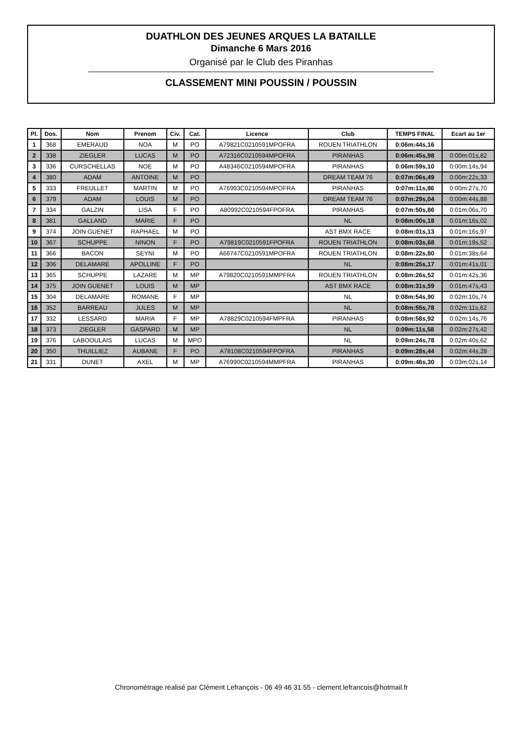DUATHLON DES JEUNES ARQUES LA BATAILLE
Dimanche 6 Mars 2016
Organisé par le Club des Piranhas
CLASSEMENT MINI POUSSIN / POUSSIN
| Pl. | Dos. | Nom | Prenom | Civ. | Cat. | Licence | Club | TEMPS FINAL | Ecart au 1er |
| --- | --- | --- | --- | --- | --- | --- | --- | --- | --- |
| 1 | 368 | EMERAUD | NOA | M | PO | A79821C0210591MPOFRA | ROUEN TRIATHLON | 0:06m:44s,16 | |
| 2 | 338 | ZIEGLER | LUCAS | M | PO | A72316C0210594MPOFRA | PIRANHAS | 0:06m:45s,98 | 0:00m:01s,82 |
| 3 | 336 | CURSCHELLAS | NOE | M | PO | A48346C0210594MPOFRA | PIRANHAS | 0:06m:59s,10 | 0:00m:14s,94 |
| 4 | 380 | ADAM | ANTOINE | M | PO | | DREAM TEAM 76 | 0:07m:06s,49 | 0:00m:22s,33 |
| 5 | 333 | FREULLET | MARTIN | M | PO | A76993C0210594MPOFRA | PIRANHAS | 0:07m:11s,86 | 0:00m:27s,70 |
| 6 | 379 | ADAM | LOUIS | M | PO | | DREAM TEAM 76 | 0:07m:29s,04 | 0:00m:44s,88 |
| 7 | 334 | GALZIN | LISA | F | PO | A80992C0210594FPOFRA | PIRANHAS | 0:07m:50s,86 | 0:01m:06s,70 |
| 8 | 381 | GALLAND | MARIE | F | PO | | NL | 0:08m:00s,18 | 0:01m:16s,02 |
| 9 | 374 | JOIN GUENET | RAPHAEL | M | PO | | AST BMX RACE | 0:08m:01s,13 | 0:01m:16s,97 |
| 10 | 367 | SCHUPPE | NINON | F | PO | A79819C0210591FPOFRA | ROUEN TRIATHLON | 0:08m:03s,68 | 0:01m:19s,52 |
| 11 | 366 | BACON | SEYNI | M | PO | A66747C0210591MPOFRA | ROUEN TRIATHLON | 0:08m:22s,80 | 0:01m:38s,64 |
| 12 | 306 | DELAMARE | APOLLINE | F | PO | | NL | 0:08m:25s,17 | 0:01m:41s,01 |
| 13 | 365 | SCHUPPE | LAZARE | M | MP | A79820C0210591MMPFRA | ROUEN TRIATHLON | 0:08m:26s,52 | 0:01m:42s,36 |
| 14 | 375 | JOIN GUENET | LOUIS | M | MP | | AST BMX RACE | 0:08m:31s,59 | 0:01m:47s,43 |
| 15 | 304 | DELAMARE | ROMANE | F | MP | | NL | 0:08m:54s,90 | 0:02m:10s,74 |
| 16 | 352 | BARREAU | JULES | M | MP | | NL | 0:08m:55s,78 | 0:02m:11s,62 |
| 17 | 332 | LESSARD | MARIA | F | MP | A78829C0210594FMPFRA | PIRANHAS | 0:08m:58s,92 | 0:02m:14s,76 |
| 18 | 373 | ZIEGLER | GASPARD | M | MP | | NL | 0:09m:11s,58 | 0:02m:27s,42 |
| 19 | 376 | LABOOULAIS | LUCAS | M | MPO | | NL | 0:09m:24s,78 | 0:02m:40s,62 |
| 20 | 350 | THUILLIEZ | AUBANE | F | PO | A78108C0210594FPOFRA | PIRANHAS | 0:09m:28s,44 | 0:02m:44s,28 |
| 21 | 331 | DUNET | AXEL | M | MP | A76990C0210594MMPFRA | PIRANHAS | 0:09m:46s,30 | 0:03m:02s,14 |
Chronométrage réalisé par Clément Lefrançois - 06 49 46 31 55 - clement.lefrancois@hotmail.fr